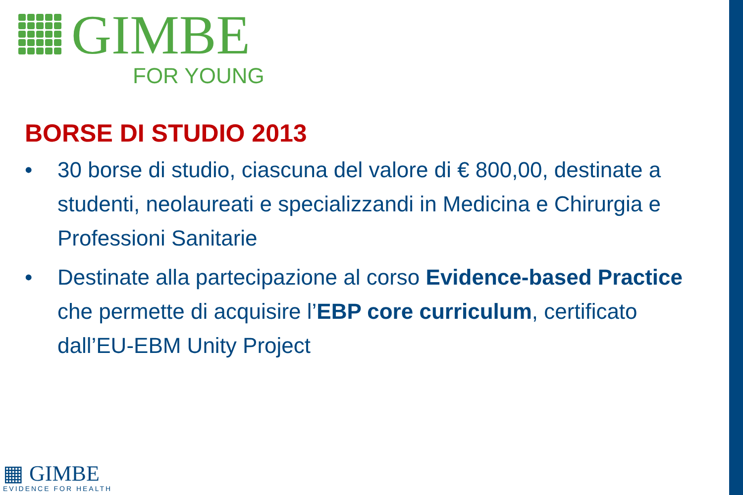GIMBE
FOR YOUNG
BORSE DI STUDIO 2013
• 30 borse di studio, ciascuna del valore di € 800,00, destinate a studenti, neolaureati e specializzandi in Medicina e Chirurgia e Professioni Sanitarie
• Destinate alla partecipazione al corso Evidence-based Practice che permette di acquisire l’EBP core curriculum, certificato dall’EU-EBM Unity Project
▦ GIMBE
EVIDENCE FOR HEALTH